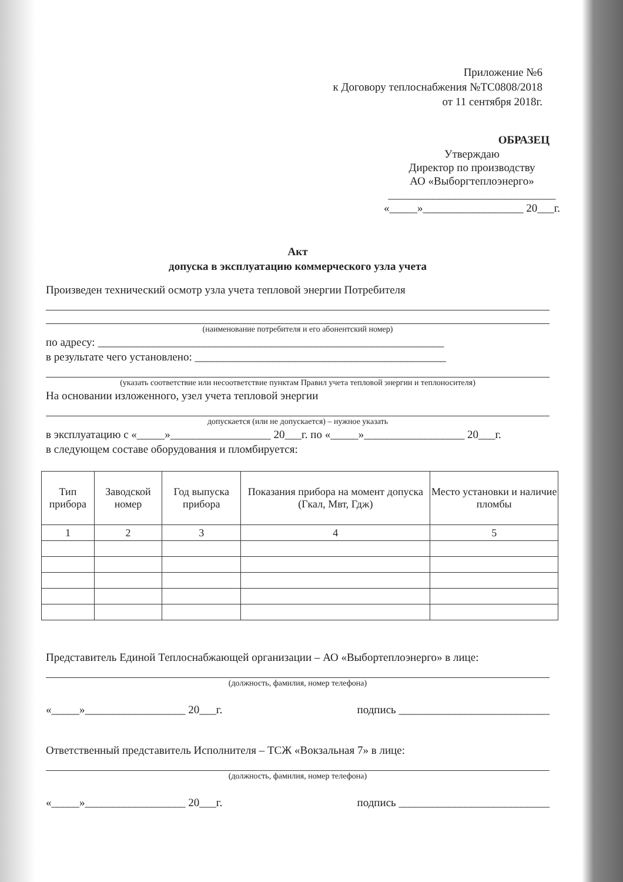Приложение №6
к Договору теплоснабжения №ТС0808/2018
от 11 сентября 2018г.
ОБРАЗЕЦ
Утверждаю
Директор по производству
АО «Выборгтеплоэнерго»
______________________________
«_____»__________________ 20___г.
Акт
допуска в эксплуатацию коммерческого узла учета
Произведен технический осмотр узла учета тепловой энергии Потребителя
(наименование потребителя и его абонентский номер)
по адресу: ______________________________________________________________
в результате чего установлено: _____________________________________________
(указать соответствие или несоответствие пунктам Правил учета тепловой энергии и теплоносителя)
На основании изложенного, узел учета тепловой энергии
допускается (или не допускается) – нужное указать
в эксплуатацию с «_____»__________________ 20___г. по «_____»__________________ 20___г.
в следующем составе оборудования и пломбируется:
| Тип прибора | Заводской номер | Год выпуска прибора | Показания прибора на момент допуска (Гкал, Мвт, Гдж) | Место установки и наличие пломбы |
| --- | --- | --- | --- | --- |
| 1 | 2 | 3 | 4 | 5 |
Представитель Единой Теплоснабжающей организации – АО «Выбортеплоэнерго» в лице:
(должность, фамилия, номер телефона)
«_____»__________________ 20___г. подпись ___________________________
Ответственный представитель Исполнителя – ТСЖ «Вокзальная 7» в лице:
(должность, фамилия, номер телефона)
«_____»__________________ 20___г. подпись ___________________________